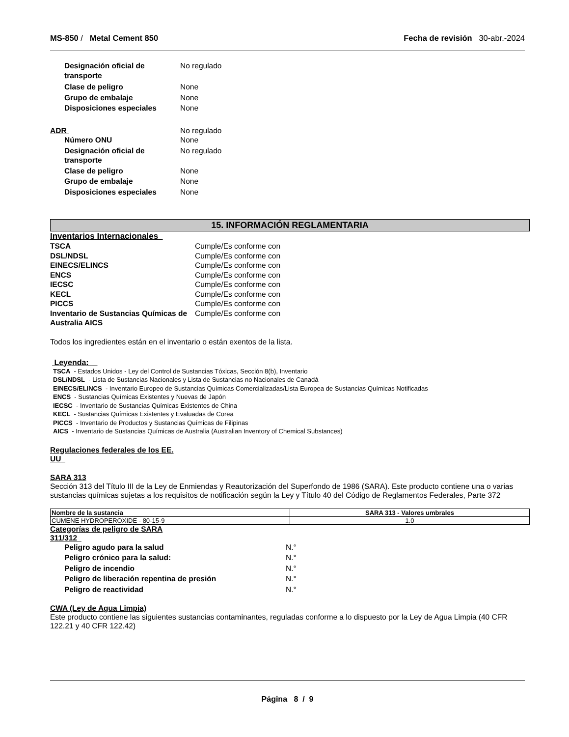MS-850 / Metal Cement 850 Fecha de revisión 30-abr.-2024
Designación oficial de transporte
No regulado
Clase de peligro None
Grupo de embalaje None
Disposiciones especiales None
ADR No regulado
Número ONU None
Designación oficial de transporte
No regulado
Clase de peligro None
Grupo de embalaje None
Disposiciones especiales None
15. INFORMACIÓN REGLAMENTARIA
Inventarios Internacionales
TSCA Cumple/Es conforme con
DSL/NDSL Cumple/Es conforme con
EINECS/ELINCS Cumple/Es conforme con
ENCS Cumple/Es conforme con
IECSC Cumple/Es conforme con
KECL Cumple/Es conforme con
PICCS Cumple/Es conforme con
Inventario de Sustancias Químicas de Australia AICS
Cumple/Es conforme con
Todos los ingredientes están en el inventario o están exentos de la lista.
Leyenda:
TSCA - Estados Unidos - Ley del Control de Sustancias Tóxicas, Sección 8(b), Inventario
DSL/NDSL - Lista de Sustancias Nacionales y Lista de Sustancias no Nacionales de Canadá
EINECS/ELINCS - Inventario Europeo de Sustancias Químicas Comercializadas/Lista Europea de Sustancias Químicas Notificadas
ENCS - Sustancias Químicas Existentes y Nuevas de Japón
IECSC - Inventario de Sustancias Químicas Existentes de China
KECL - Sustancias Químicas Existentes y Evaluadas de Corea
PICCS - Inventario de Productos y Sustancias Químicas de Filipinas
AICS - Inventario de Sustancias Químicas de Australia (Australian Inventory of Chemical Substances)
Regulaciones federales de los EE. UU
SARA 313
Sección 313 del Título III de la Ley de Enmiendas y Reautorización del Superfondo de 1986 (SARA). Este producto contiene una o varias sustancias químicas sujetas a los requisitos de notificación según la Ley y Título 40 del Código de Reglamentos Federales, Parte 372
| Nombre de la sustancia | SARA 313 - Valores umbrales |
| --- | --- |
| CUMENE HYDROPEROXIDE - 80-15-9 | 1.0 |
Categorías de peligro de SARA 311/312
Peligro agudo para la salud N.°
Peligro crónico para la salud: N.°
Peligro de incendio N.°
Peligro de liberación repentina de presión N.°
Peligro de reactividad N.°
CWA (Ley de Agua Limpia)
Este producto contiene las siguientes sustancias contaminantes, reguladas conforme a lo dispuesto por la Ley de Agua Limpia (40 CFR 122.21 y 40 CFR 122.42)
Página 8 / 9